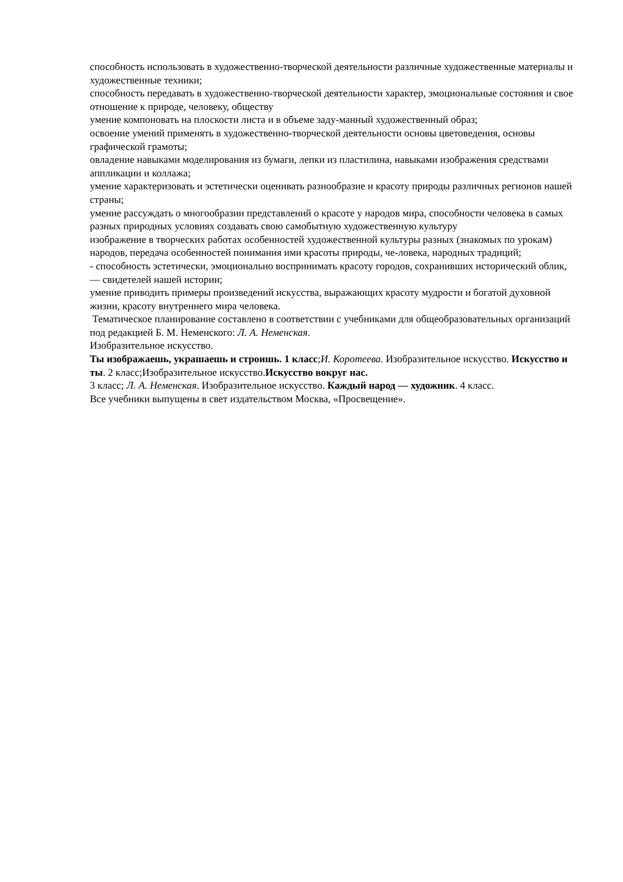способность использовать в художественно-творческой деятельности различные художественные материалы и художественные техники;
способность передавать в художественно-творческой деятельности характер, эмоциональные состояния и свое отношение к природе, человеку, обществу
умение компоновать на плоскости листа и в объеме заду-манный художественный образ;
освоение умений применять в художественно-творческой деятельности основы цветоведения, основы графической грамоты;
овладение навыками моделирования из бумаги, лепки из пластилина, навыками изображения средствами аппликации и коллажа;
умение характеризовать и эстетически оценивать разнообразие и красоту природы различных регионов нашей страны;
умение рассуждать о многообразии представлений о красоте у народов мира, способности человека в самых разных природных условиях создавать свою самобытную художественную культуру
изображение в творческих работах особенностей художественной культуры разных (знакомых по урокам) народов, передача особенностей понимания ими красоты природы, че-ловека, народных традиций;
- способность эстетически, эмоционально воспринимать красоту городов, сохранивших исторический облик, — свидетелей нашей истории;
умение приводить примеры произведений искусства, выражающих красоту мудрости и богатой духовной жизни, красоту внутреннего мира человека.
Тематическое планирование составлено в соответствии с учебниками для общеобразовательных организаций под редакцией Б. М. Неменского: Л. А. Неменская.
Изобразительное искусство.
Ты изображаешь, украшаешь и строишь. 1 класс;И. Коротеева. Изобразительное искусство. Искусство и ты. 2 класс;Изобразительное искусство.Искусство вокруг нас.
3 класс; Л. А. Неменская. Изобразительное искусство. Каждый народ — художник. 4 класс.
Все учебники выпущены в свет издательством Москва, «Просвещение».